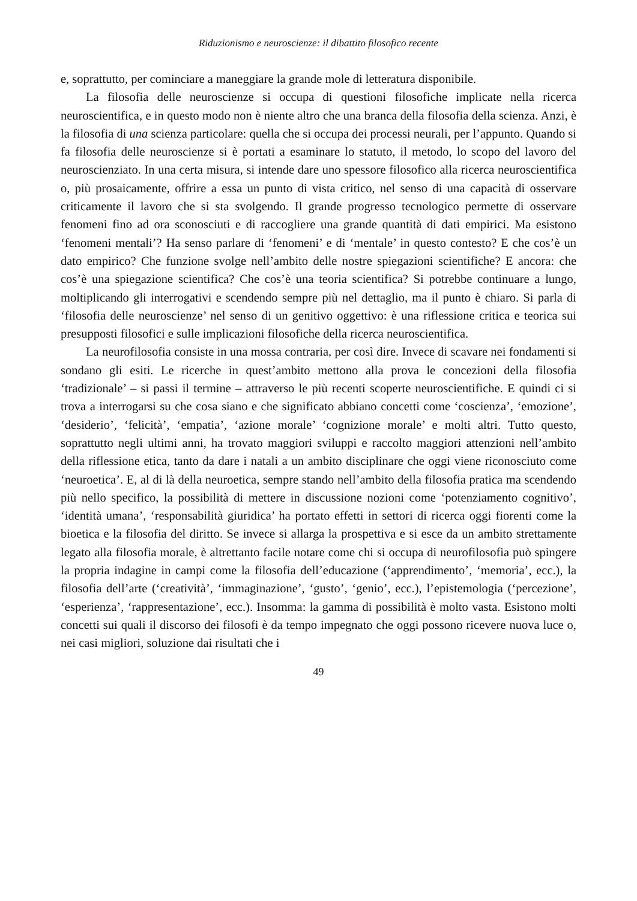Riduzionismo e neuroscienze: il dibattito filosofico recente
e, soprattutto, per cominciare a maneggiare la grande mole di letteratura disponibile.
La filosofia delle neuroscienze si occupa di questioni filosofiche implicate nella ricerca neuroscientifica, e in questo modo non è niente altro che una branca della filosofia della scienza. Anzi, è la filosofia di una scienza particolare: quella che si occupa dei processi neurali, per l’appunto. Quando si fa filosofia delle neuroscienze si è portati a esaminare lo statuto, il metodo, lo scopo del lavoro del neuroscienziato. In una certa misura, si intende dare uno spessore filosofico alla ricerca neuroscientifica o, più prosaicamente, offrire a essa un punto di vista critico, nel senso di una capacità di osservare criticamente il lavoro che si sta svolgendo. Il grande progresso tecnologico permette di osservare fenomeni fino ad ora sconosciuti e di raccogliere una grande quantità di dati empirici. Ma esistono ‘fenomeni mentali’? Ha senso parlare di ‘fenomeni’ e di ‘mentale’ in questo contesto? E che cos’è un dato empirico? Che funzione svolge nell’ambito delle nostre spiegazioni scientifiche? E ancora: che cos’è una spiegazione scientifica? Che cos’è una teoria scientifica? Si potrebbe continuare a lungo, moltiplicando gli interrogativi e scendendo sempre più nel dettaglio, ma il punto è chiaro. Si parla di ‘filosofia delle neuroscienze’ nel senso di un genitivo oggettivo: è una riflessione critica e teorica sui presupposti filosofici e sulle implicazioni filosofiche della ricerca neuroscientifica.
La neurofilosofia consiste in una mossa contraria, per così dire. Invece di scavare nei fondamenti si sondano gli esiti. Le ricerche in quest’ambito mettono alla prova le concezioni della filosofia ‘tradizionale’ – si passi il termine – attraverso le più recenti scoperte neuroscientifiche. E quindi ci si trova a interrogarsi su che cosa siano e che significato abbiano concetti come ‘coscienza’, ‘emozione’, ‘desiderio’, ‘felicità’, ‘empatia’, ‘azione morale’ ‘cognizione morale’ e molti altri. Tutto questo, soprattutto negli ultimi anni, ha trovato maggiori sviluppi e raccolto maggiori attenzioni nell’ambito della riflessione etica, tanto da dare i natali a un ambito disciplinare che oggi viene riconosciuto come ‘neuroetica’. E, al di là della neuroetica, sempre stando nell’ambito della filosofia pratica ma scendendo più nello specifico, la possibilità di mettere in discussione nozioni come ‘potenziamento cognitivo’, ‘identità umana’, ‘responsabilità giuridica’ ha portato effetti in settori di ricerca oggi fiorenti come la bioetica e la filosofia del diritto. Se invece si allarga la prospettiva e si esce da un ambito strettamente legato alla filosofia morale, è altrettanto facile notare come chi si occupa di neurofilosofia può spingere la propria indagine in campi come la filosofia dell’educazione (‘apprendimento’, ‘memoria’, ecc.), la filosofia dell’arte (‘creatività’, ‘immaginazione’, ‘gusto’, ‘genio’, ecc.), l’epistemologia (‘percezione’, ‘esperienza’, ‘rappresentazione’, ecc.). Insomma: la gamma di possibilità è molto vasta. Esistono molti concetti sui quali il discorso dei filosofi è da tempo impegnato che oggi possono ricevere nuova luce o, nei casi migliori, soluzione dai risultati che i
49